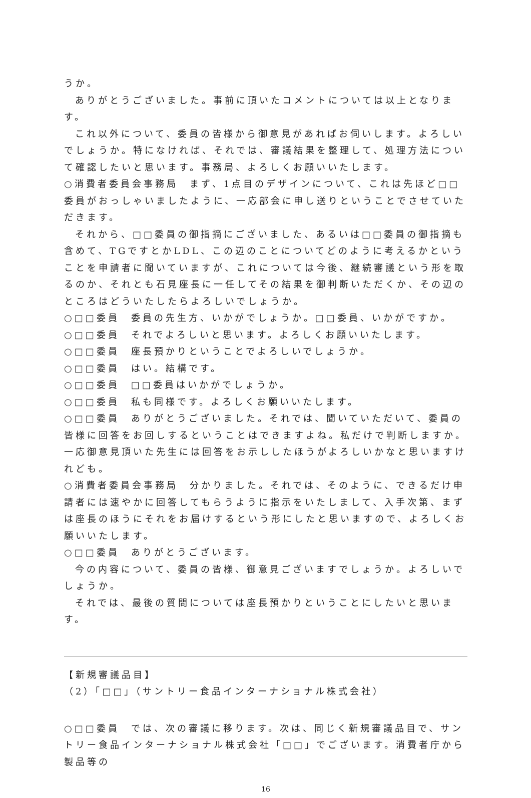うか。
ありがとうございました。事前に頂いたコメントについては以上となります。
これ以外について、委員の皆様から御意見があればお伺いします。よろしいでしょうか。特になければ、それでは、審議結果を整理して、処理方法について確認したいと思います。事務局、よろしくお願いいたします。
○消費者委員会事務局　まず、1点目のデザインについて、これは先ほど□□委員がおっしゃいましたように、一応部会に申し送りということでさせていただきます。
それから、□□委員の御指摘にございました、あるいは□□委員の御指摘も含めて、TGですとかLDL、この辺のことについてどのように考えるかということを申請者に聞いていますが、これについては今後、継続審議という形を取るのか、それとも石見座長に一任してその結果を御判断いただくか、その辺のところはどういたしたらよろしいでしょうか。
○□□委員　委員の先生方、いかがでしょうか。□□委員、いかがですか。
○□□委員　それでよろしいと思います。よろしくお願いいたします。
○□□委員　座長預かりということでよろしいでしょうか。
○□□委員　はい。結構です。
○□□委員　□□委員はいかがでしょうか。
○□□委員　私も同様です。よろしくお願いいたします。
○□□委員　ありがとうございました。それでは、聞いていただいて、委員の皆様に回答をお回しするということはできますよね。私だけで判断しますか。一応御意見頂いた先生には回答をお示ししたほうがよろしいかなと思いますけれども。
○消費者委員会事務局　分かりました。それでは、そのように、できるだけ申請者には速やかに回答してもらうように指示をいたしまして、入手次第、まずは座長のほうにそれをお届けするという形にしたと思いますので、よろしくお願いいたします。
○□□委員　ありがとうございます。
今の内容について、委員の皆様、御意見ございますでしょうか。よろしいでしょうか。
それでは、最後の質問については座長預かりということにしたいと思います。
【新規審議品目】
（2）「□□」（サントリー食品インターナショナル株式会社）
○□□委員　では、次の審議に移ります。次は、同じく新規審議品目で、サントリー食品インターナショナル株式会社「□□」でございます。消費者庁から製品等の
16